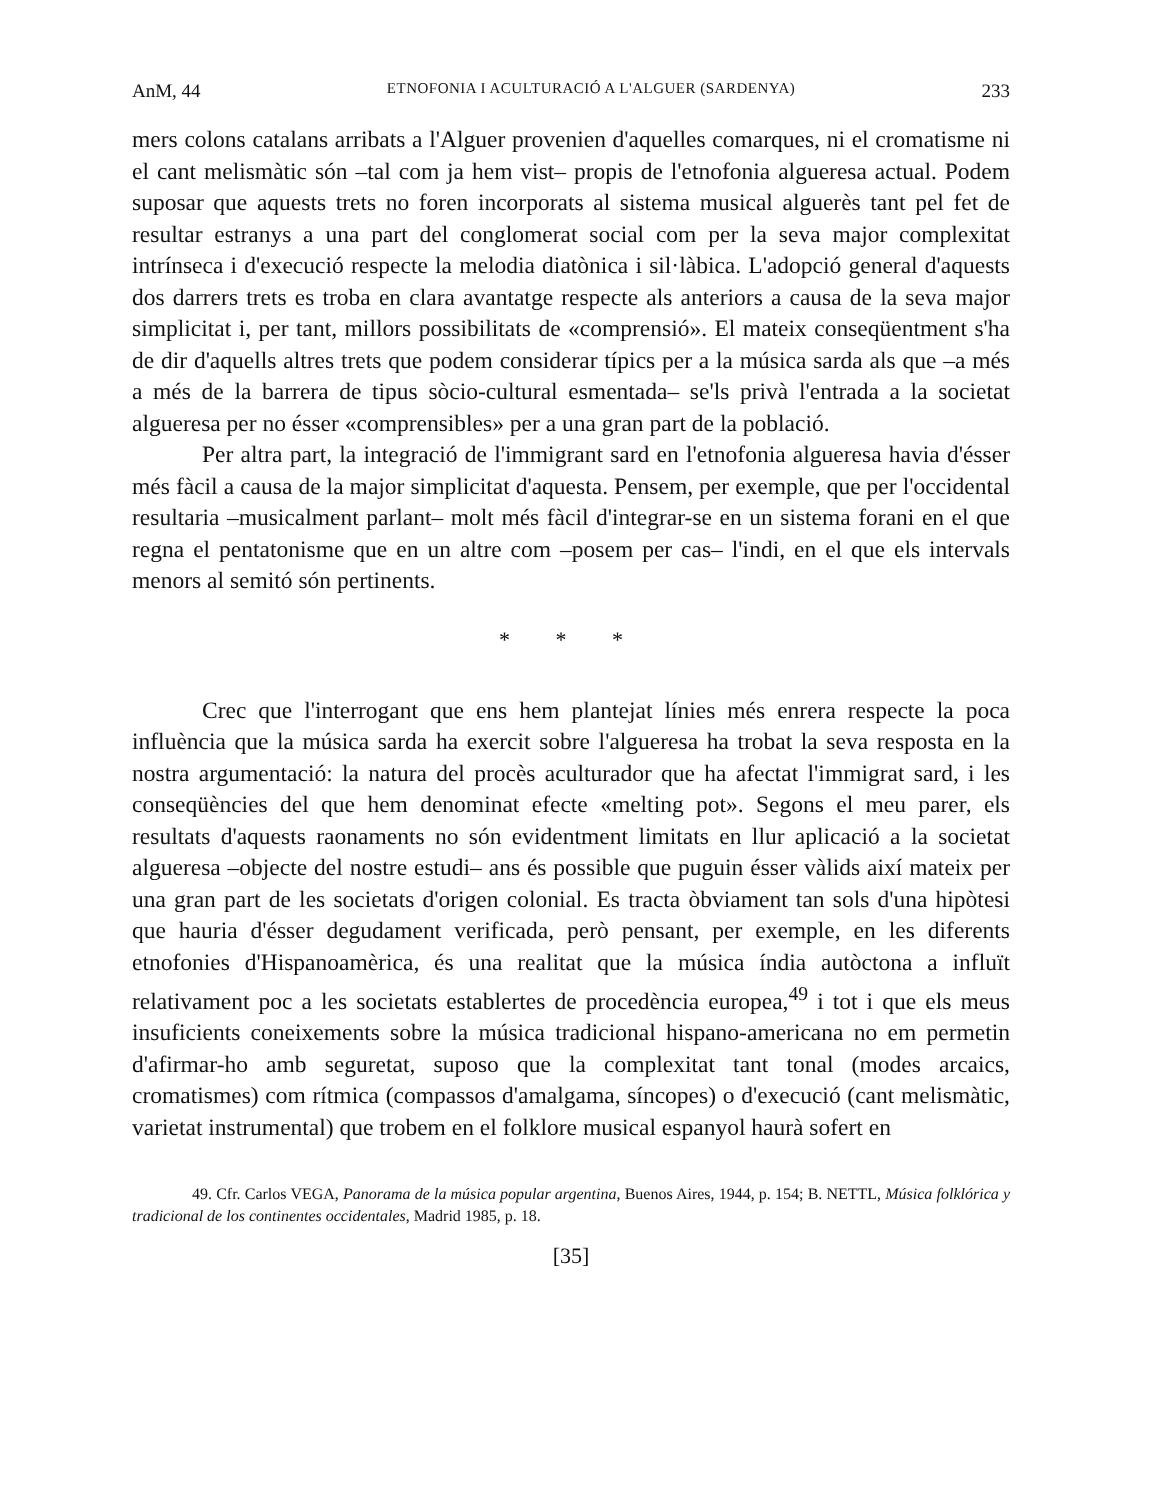AnM, 44 ETNOFONIA I ACULTURACIÓ A L'ALGUER (SARDENYA) 233
mers colons catalans arribats a l'Alguer provenien d'aquelles comarques, ni el cromatisme ni el cant melismàtic són –tal com ja hem vist– propis de l'etnofonia algueresa actual. Podem suposar que aquests trets no foren incorporats al sistema musical alguerès tant pel fet de resultar estranys a una part del conglomerat social com per la seva major complexitat intrínseca i d'execució respecte la melodia diatònica i sil·làbica. L'adopció general d'aquests dos darrers trets es troba en clara avantatge respecte als anteriors a causa de la seva major simplicitat i, per tant, millors possibilitats de «comprensió». El mateix conseqüentment s'ha de dir d'aquells altres trets que podem considerar típics per a la música sarda als que –a més a més de la barrera de tipus sòcio-cultural esmentada– se'ls privà l'entrada a la societat algueresa per no ésser «comprensibles» per a una gran part de la població.
Per altra part, la integració de l'immigrant sard en l'etnofonia algueresa havia d'ésser més fàcil a causa de la major simplicitat d'aquesta. Pensem, per exemple, que per l'occidental resultaria –musicalment parlant– molt més fàcil d'integrar-se en un sistema forani en el que regna el pentatonisme que en un altre com –posem per cas– l'indi, en el que els intervals menors al semitó són pertinents.
* * *
Crec que l'interrogant que ens hem plantejat línies més enrera respecte la poca influència que la música sarda ha exercit sobre l'algueresa ha trobat la seva resposta en la nostra argumentació: la natura del procès aculturador que ha afectat l'immigrat sard, i les conseqüències del que hem denominat efecte «melting pot». Segons el meu parer, els resultats d'aquests raonaments no són evidentment limitats en llur aplicació a la societat algueresa –objecte del nostre estudi– ans és possible que puguin ésser vàlids així mateix per una gran part de les societats d'origen colonial. Es tracta òbviament tan sols d'una hipòtesi que hauria d'ésser degudament verificada, però pensant, per exemple, en les diferents etnofonies d'Hispanoamèrica, és una realitat que la música índia autòctona a influït relativament poc a les societats establertes de procedència europea,<sup>49</sup> i tot i que els meus insuficients coneixements sobre la música tradicional hispano-americana no em permetin d'afirmar-ho amb seguretat, suposo que la complexitat tant tonal (modes arcaics, cromatismes) com rítmica (compassos d'amalgama, síncopes) o d'execució (cant melismàtic, varietat instrumental) que trobem en el folklore musical espanyol haurà sofert en
49. Cfr. Carlos VEGA, Panorama de la música popular argentina, Buenos Aires, 1944, p. 154; B. NETTL, Música folklórica y tradicional de los continentes occidentales, Madrid 1985, p. 18.
[35]